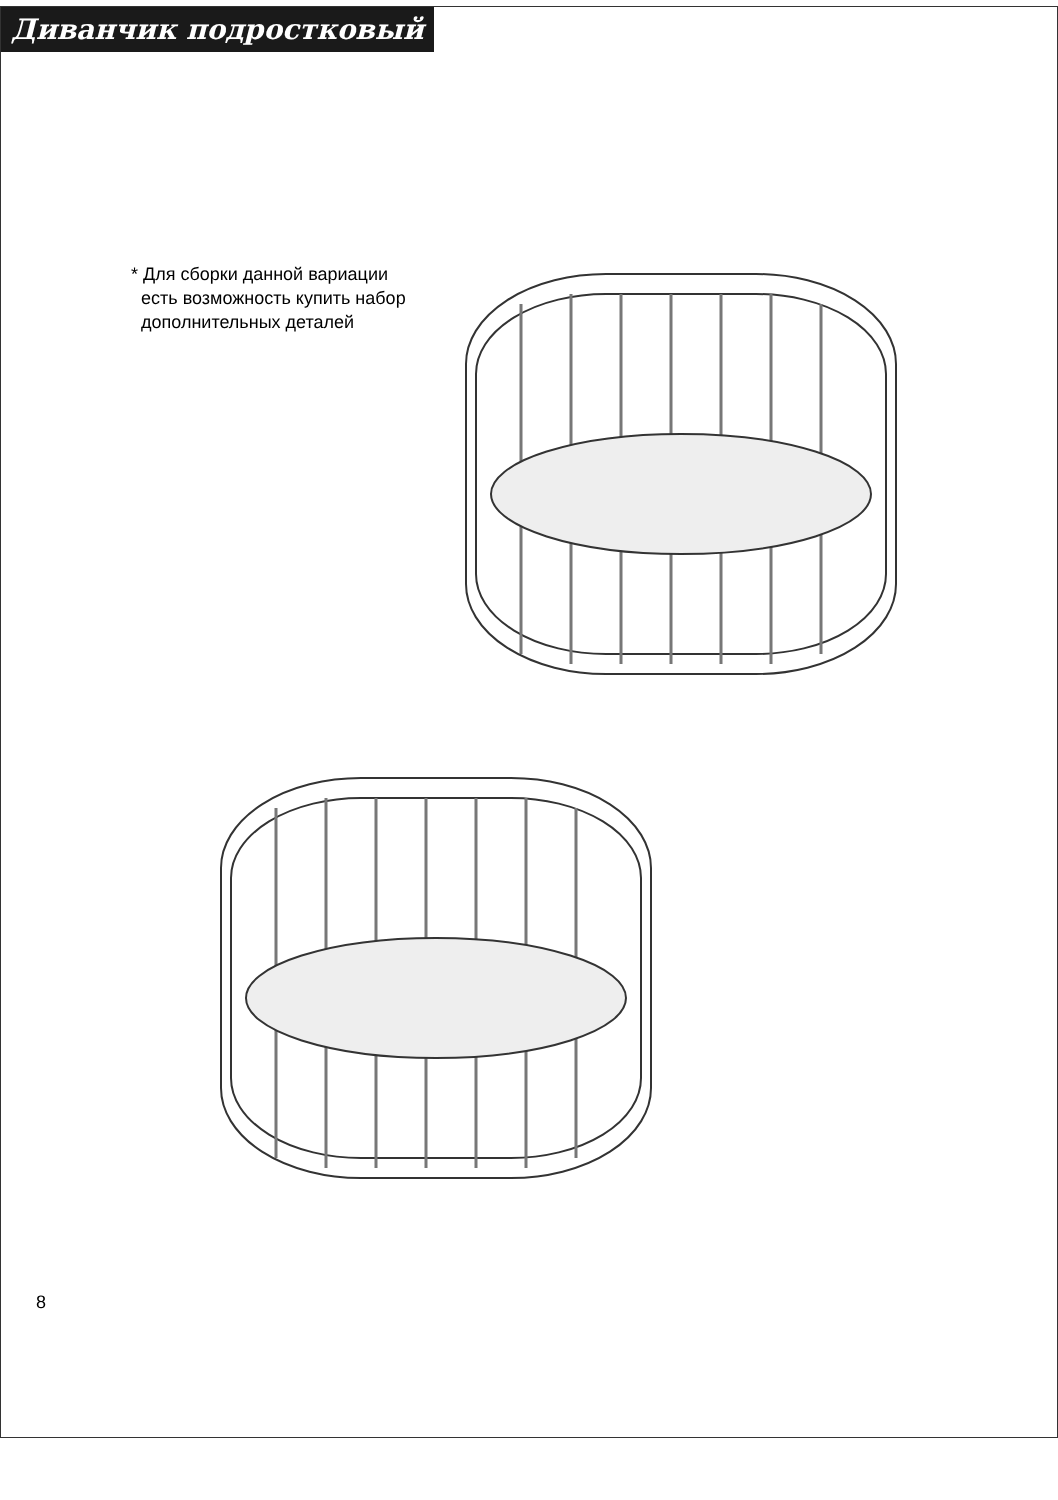Диванчик подростковый
* Для сборки данной вариации
есть возможность купить набор
дополнительных деталей
8